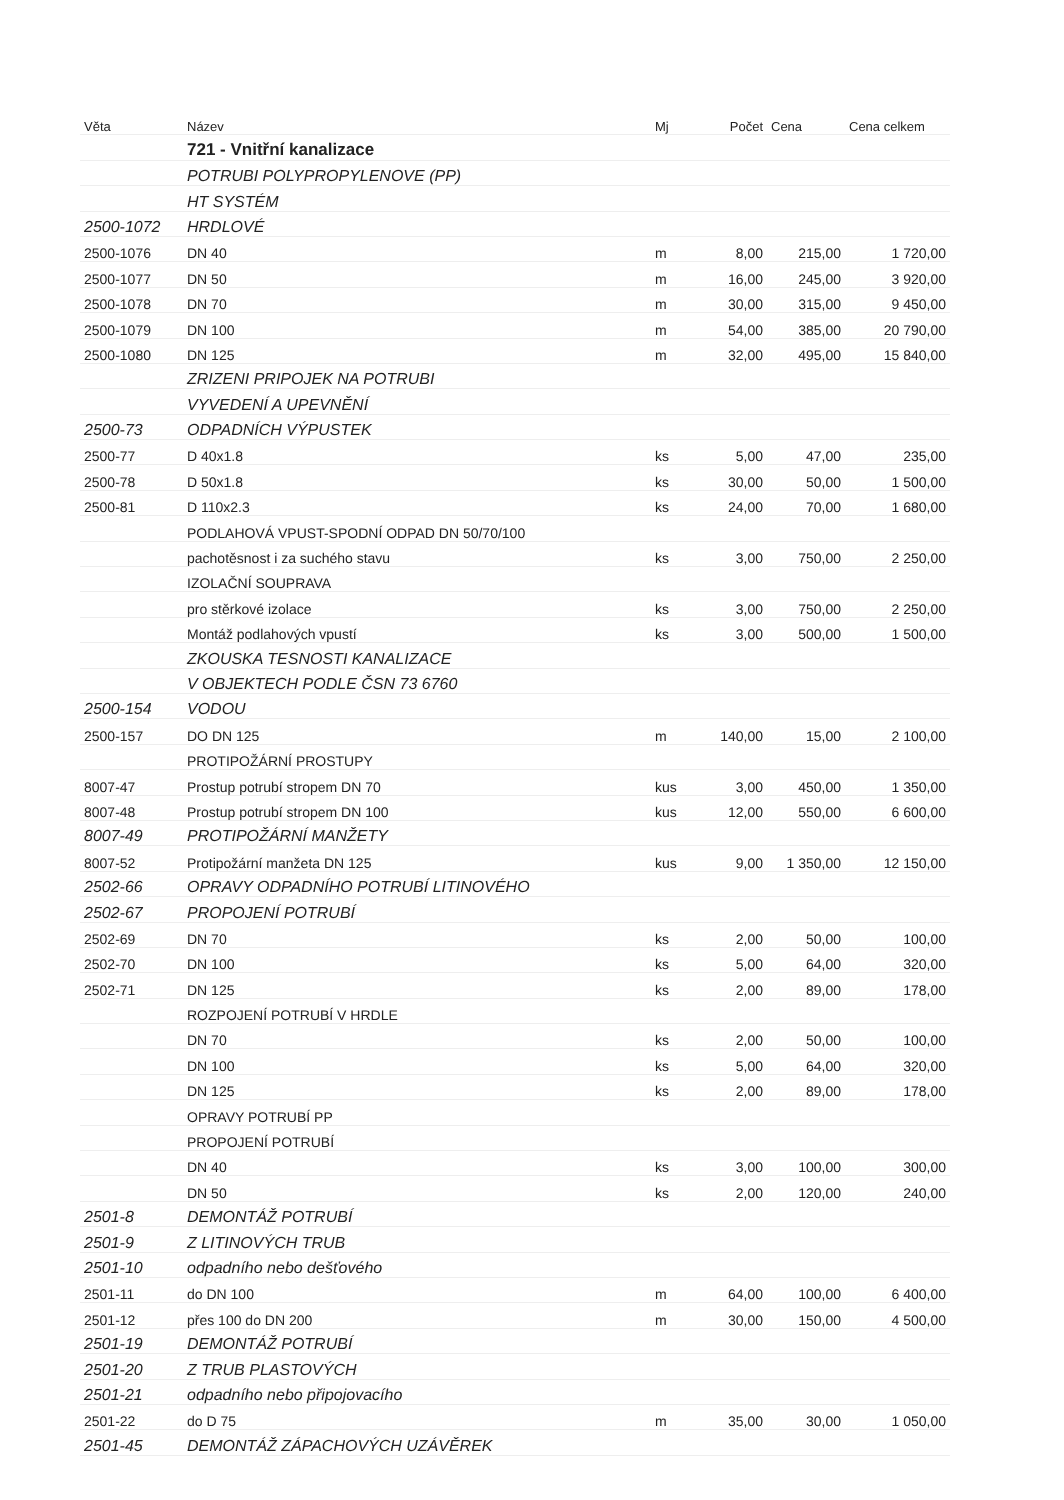| Věta | Název | Mj | Počet | Cena | Cena celkem |
| --- | --- | --- | --- | --- | --- |
| | 721 - Vnitřní kanalizace | | | | |
| | POTRUBI POLYPROPYLENOVE (PP) | | | | |
| | HT SYSTÉM | | | | |
| 2500-1072 | HRDLOVÉ | | | | |
| 2500-1076 | DN 40 | m | 8,00 | 215,00 | 1 720,00 |
| 2500-1077 | DN 50 | m | 16,00 | 245,00 | 3 920,00 |
| 2500-1078 | DN 70 | m | 30,00 | 315,00 | 9 450,00 |
| 2500-1079 | DN 100 | m | 54,00 | 385,00 | 20 790,00 |
| 2500-1080 | DN 125 | m | 32,00 | 495,00 | 15 840,00 |
| | ZRIZENI PRIPOJEK NA POTRUBI | | | | |
| | VYVEDENÍ A UPEVNĚNÍ | | | | |
| 2500-73 | ODPADNÍCH VÝPUSTEK | | | | |
| 2500-77 | D 40x1.8 | ks | 5,00 | 47,00 | 235,00 |
| 2500-78 | D 50x1.8 | ks | 30,00 | 50,00 | 1 500,00 |
| 2500-81 | D 110x2.3 | ks | 24,00 | 70,00 | 1 680,00 |
| | PODLAHOVÁ VPUST-SPODNÍ ODPAD DN 50/70/100 | | | | |
| | pachotěsnost i za suchého stavu | ks | 3,00 | 750,00 | 2 250,00 |
| | IZOLAČNÍ SOUPRAVA | | | | |
| | pro stěrkové izolace | ks | 3,00 | 750,00 | 2 250,00 |
| | Montáž podlahových vpustí | ks | 3,00 | 500,00 | 1 500,00 |
| | ZKOUSKA TESNOSTI KANALIZACE | | | | |
| | V OBJEKTECH PODLE ČSN 73 6760 | | | | |
| 2500-154 | VODOU | | | | |
| 2500-157 | DO DN 125 | m | 140,00 | 15,00 | 2 100,00 |
| | PROTIPOŽÁRNÍ PROSTUPY | | | | |
| 8007-47 | Prostup potrubí stropem DN 70 | kus | 3,00 | 450,00 | 1 350,00 |
| 8007-48 | Prostup potrubí stropem DN 100 | kus | 12,00 | 550,00 | 6 600,00 |
| 8007-49 | PROTIPOŽÁRNÍ MANŽETY | | | | |
| 8007-52 | Protipožární manžeta DN 125 | kus | 9,00 | 1 350,00 | 12 150,00 |
| 2502-66 | OPRAVY ODPADNÍHO POTRUBÍ LITINOVÉHO | | | | |
| 2502-67 | PROPOJENÍ POTRUBÍ | | | | |
| 2502-69 | DN 70 | ks | 2,00 | 50,00 | 100,00 |
| 2502-70 | DN 100 | ks | 5,00 | 64,00 | 320,00 |
| 2502-71 | DN 125 | ks | 2,00 | 89,00 | 178,00 |
| | ROZPOJENÍ POTRUBÍ V HRDLE | | | | |
| | DN 70 | ks | 2,00 | 50,00 | 100,00 |
| | DN 100 | ks | 5,00 | 64,00 | 320,00 |
| | DN 125 | ks | 2,00 | 89,00 | 178,00 |
| | OPRAVY POTRUBÍ PP | | | | |
| | PROPOJENÍ POTRUBÍ | | | | |
| | DN 40 | ks | 3,00 | 100,00 | 300,00 |
| | DN 50 | ks | 2,00 | 120,00 | 240,00 |
| 2501-8 | DEMONTÁŽ POTRUBÍ | | | | |
| 2501-9 | Z LITINOVÝCH TRUB | | | | |
| 2501-10 | odpadního nebo dešťového | | | | |
| 2501-11 | do DN 100 | m | 64,00 | 100,00 | 6 400,00 |
| 2501-12 | přes 100 do DN 200 | m | 30,00 | 150,00 | 4 500,00 |
| 2501-19 | DEMONTÁŽ POTRUBÍ | | | | |
| 2501-20 | Z TRUB PLASTOVÝCH | | | | |
| 2501-21 | odpadního nebo připojovacího | | | | |
| 2501-22 | do D 75 | m | 35,00 | 30,00 | 1 050,00 |
| 2501-45 | DEMONTÁŽ ZÁPACHOVÝCH UZÁVĚREK | | | | |